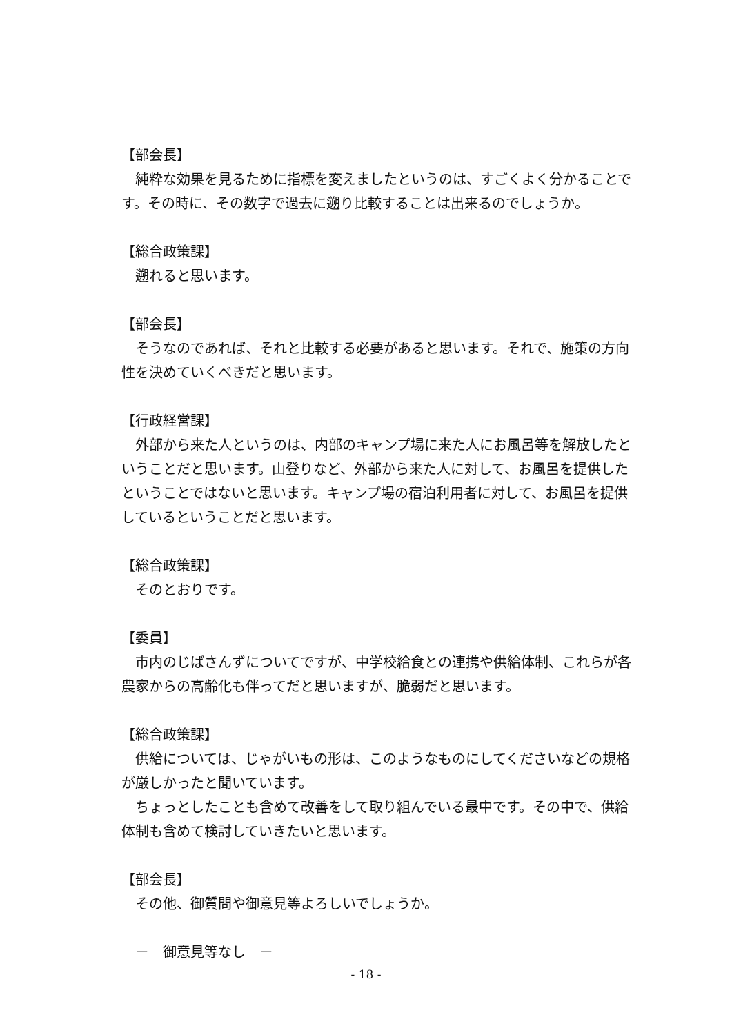【部会長】
純粋な効果を見るために指標を変えましたというのは、すごくよく分かることです。その時に、その数字で過去に遡り比較することは出来るのでしょうか。
【総合政策課】
遡れると思います。
【部会長】
そうなのであれば、それと比較する必要があると思います。それで、施策の方向性を決めていくべきだと思います。
【行政経営課】
外部から来た人というのは、内部のキャンプ場に来た人にお風呂等を解放したということだと思います。山登りなど、外部から来た人に対して、お風呂を提供したということではないと思います。キャンプ場の宿泊利用者に対して、お風呂を提供しているということだと思います。
【総合政策課】
そのとおりです。
【委員】
市内のじばさんずについてですが、中学校給食との連携や供給体制、これらが各農家からの高齢化も伴ってだと思いますが、脆弱だと思います。
【総合政策課】
供給については、じゃがいもの形は、このようなものにしてくださいなどの規格が厳しかったと聞いています。
ちょっとしたことも含めて改善をして取り組んでいる最中です。その中で、供給体制も含めて検討していきたいと思います。
【部会長】
その他、御質問や御意見等よろしいでしょうか。
－　御意見等なし　－
- 18 -